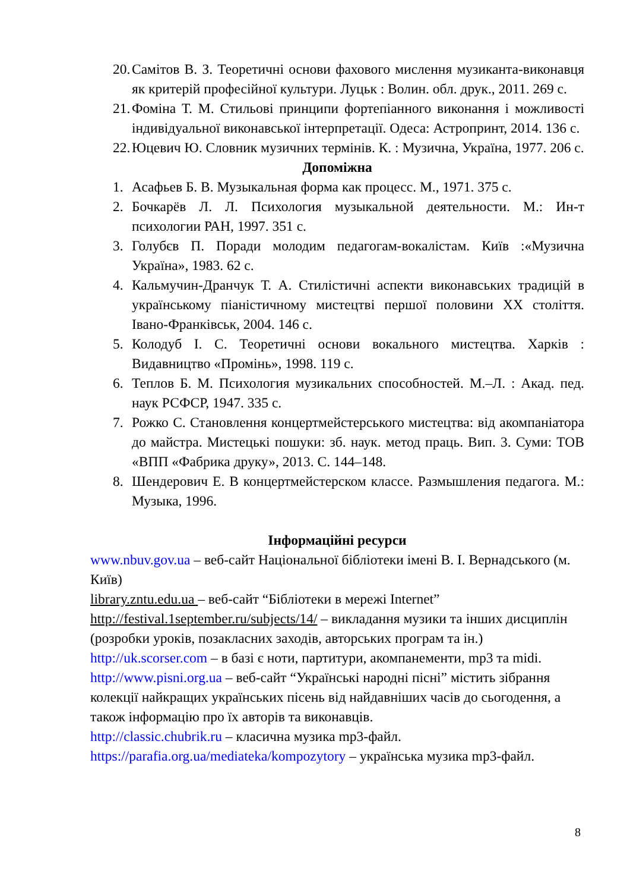20. Самітов В. З. Теоретичні основи фахового мислення музиканта-виконавця як критерій професійної культури. Луцьк : Волин. обл. друк., 2011. 269 с.
21. Фоміна Т. М. Стильові принципи фортепіанного виконання і можливості індивідуальної виконавської інтерпретації. Одеса: Астропринт, 2014. 136 с.
22. Юцевич Ю. Словник музичних термінів. К. : Музична, Україна, 1977. 206 с.
Допоміжна
1. Асафьев Б. В. Музыкальная форма как процесс. М., 1971. 375 с.
2. Бочкарёв Л. Л. Психология музыкальной деятельности. М.: Ин-т психологии РАН, 1997. 351 с.
3. Голубєв П. Поради молодим педагогам-вокалістам. Київ :«Музична Україна», 1983. 62 с.
4. Кальмучин-Дранчук Т. А. Стилістичні аспекти виконавських традицій в українському піаністичному мистецтві першої половини XX століття. Івано-Франківськ, 2004. 146 с.
5. Колодуб І. С. Теоретичні основи вокального мистецтва. Харків : Видавництво «Промінь», 1998. 119 с.
6. Теплов Б. М. Психология музикальних способностей. М.–Л. : Акад. пед. наук РСФСР, 1947. 335 с.
7. Рожко С. Становлення концертмейстерського мистецтва: від акомпаніатора до майстра. Мистецькі пошуки: зб. наук. метод праць. Вип. 3. Суми: ТОВ «ВПП «Фабрика друку», 2013. С. 144–148.
8. Шендерович Е. В концертмейстерском классе. Размышления педагога. М.: Музыка, 1996.
Інформаційні ресурси
www.nbuv.gov.ua – веб-сайт Національної бібліотеки імені В. І. Вернадського (м. Київ)
library.zntu.edu.ua – веб-сайт “Бібліотеки в мережі Internet”
http://festival.1september.ru/subjects/14/ – викладання музики та інших дисциплін (розробки уроків, позакласних заходів, авторських програм та ін.)
http://uk.scorser.com – в базі є ноти, партитури, акомпанементи, mp3 та midi.
http://www.pisni.org.ua – веб-сайт “Українські народні пісні” містить зібрання колекції найкращих українських пісень від найдавніших часів до сьогодення, а також інформацію про їх авторів та виконавців.
http://classic.chubrik.ru – класична музика mp3-файл.
https://parafia.org.ua/mediateka/kompozytory – українська музика mp3-файл.
8